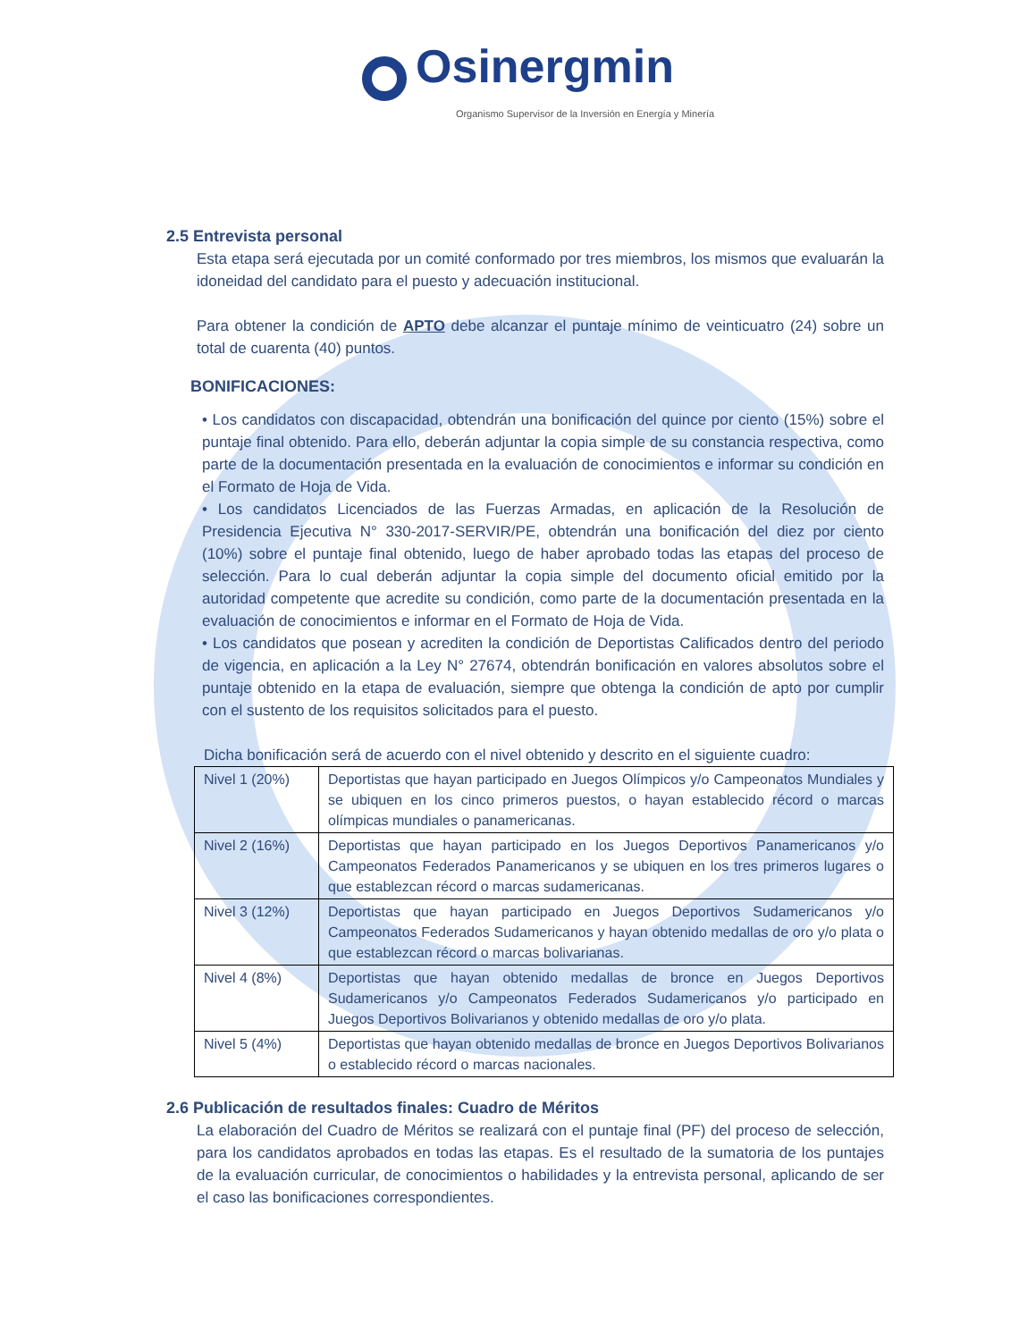Osinergmin
Organismo Supervisor de la Inversión en Energía y Minería
2.5 Entrevista personal
Esta etapa será ejecutada por un comité conformado por tres miembros, los mismos que evaluarán la idoneidad del candidato para el puesto y adecuación institucional.
Para obtener la condición de APTO debe alcanzar el puntaje mínimo de veinticuatro (24) sobre un total de cuarenta (40) puntos.
BONIFICACIONES:
• Los candidatos con discapacidad, obtendrán una bonificación del quince por ciento (15%) sobre el puntaje final obtenido. Para ello, deberán adjuntar la copia simple de su constancia respectiva, como parte de la documentación presentada en la evaluación de conocimientos e informar su condición en el Formato de Hoja de Vida.
• Los candidatos Licenciados de las Fuerzas Armadas, en aplicación de la Resolución de Presidencia Ejecutiva N° 330-2017-SERVIR/PE, obtendrán una bonificación del diez por ciento (10%) sobre el puntaje final obtenido, luego de haber aprobado todas las etapas del proceso de selección. Para lo cual deberán adjuntar la copia simple del documento oficial emitido por la autoridad competente que acredite su condición, como parte de la documentación presentada en la evaluación de conocimientos e informar en el Formato de Hoja de Vida.
• Los candidatos que posean y acrediten la condición de Deportistas Calificados dentro del periodo de vigencia, en aplicación a la Ley N° 27674, obtendrán bonificación en valores absolutos sobre el puntaje obtenido en la etapa de evaluación, siempre que obtenga la condición de apto por cumplir con el sustento de los requisitos solicitados para el puesto.
Dicha bonificación será de acuerdo con el nivel obtenido y descrito en el siguiente cuadro:
| Nivel 1 (20%) | Deportistas que hayan participado en Juegos Olímpicos y/o Campeonatos Mundiales y se ubiquen en los cinco primeros puestos, o hayan establecido récord o marcas olímpicas mundiales o panamericanas. |
| Nivel 2 (16%) | Deportistas que hayan participado en los Juegos Deportivos Panamericanos y/o Campeonatos Federados Panamericanos y se ubiquen en los tres primeros lugares o que establezcan récord o marcas sudamericanas. |
| Nivel 3 (12%) | Deportistas que hayan participado en Juegos Deportivos Sudamericanos y/o Campeonatos Federados Sudamericanos y hayan obtenido medallas de oro y/o plata o que establezcan récord o marcas bolivarianas. |
| Nivel 4 (8%) | Deportistas que hayan obtenido medallas de bronce en Juegos Deportivos Sudamericanos y/o Campeonatos Federados Sudamericanos y/o participado en Juegos Deportivos Bolivarianos y obtenido medallas de oro y/o plata. |
| Nivel 5 (4%) | Deportistas que hayan obtenido medallas de bronce en Juegos Deportivos Bolivarianos o establecido récord o marcas nacionales. |
2.6 Publicación de resultados finales: Cuadro de Méritos
La elaboración del Cuadro de Méritos se realizará con el puntaje final (PF) del proceso de selección, para los candidatos aprobados en todas las etapas. Es el resultado de la sumatoria de los puntajes de la evaluación curricular, de conocimientos o habilidades y la entrevista personal, aplicando de ser el caso las bonificaciones correspondientes.